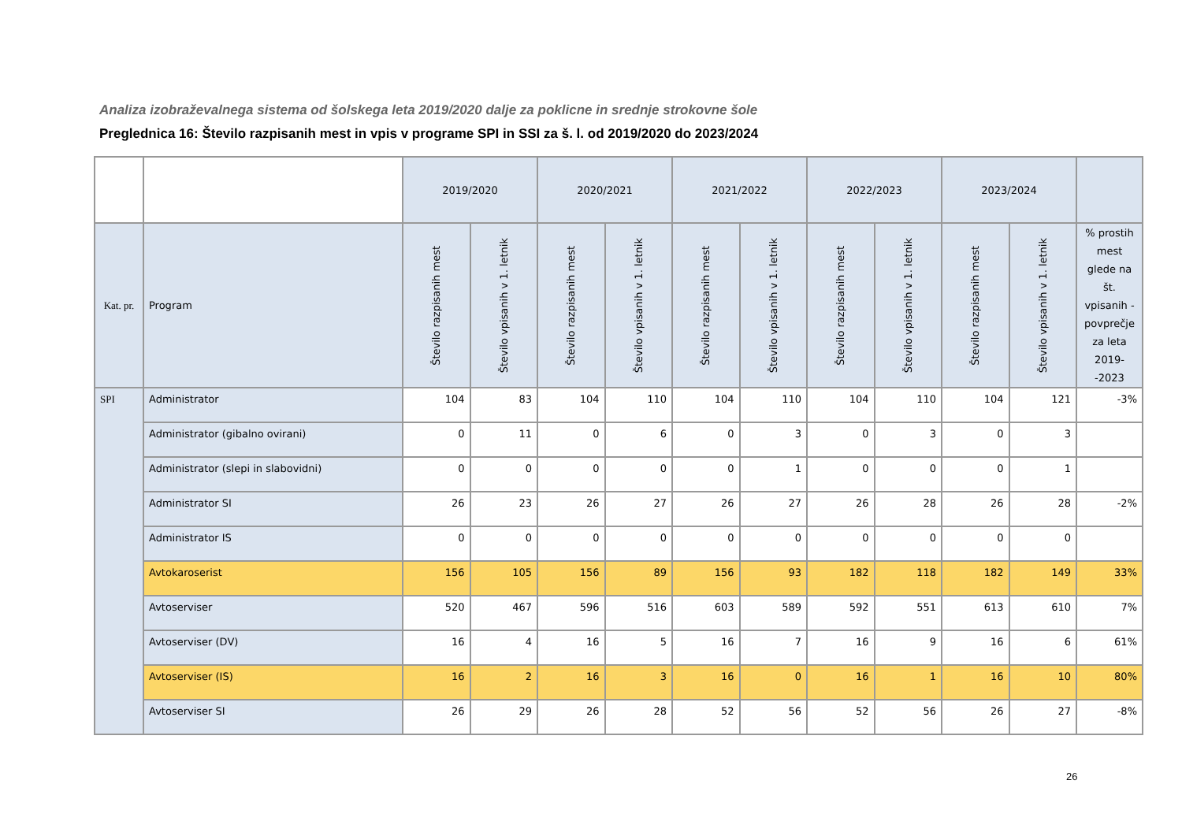Analiza izobraževalnega sistema od šolskega leta 2019/2020 dalje za poklicne in srednje strokovne šole
Preglednica 16: Število razpisanih mest in vpis v programe SPI in SSI za š. l. od 2019/2020 do 2023/2024
| | | 2019/2020 | | 2020/2021 | | 2021/2022 | | 2022/2023 | | 2023/2024 | | |
| Kat. pr. | Program | Število razpisanih mest | Število vpisanih v 1. letnik | Število razpisanih mest | Število vpisanih v 1. letnik | Število razpisanih mest | Število vpisanih v 1. letnik | Število razpisanih mest | Število vpisanih v 1. letnik | Število razpisanih mest | Število vpisanih v 1. letnik | % prostih mest glede na št. vpisanih - povprečje za leta 2019--2023 |
| SPI | Administrator | 104 | 83 | 104 | 110 | 104 | 110 | 104 | 110 | 104 | 121 | -3% |
| | Administrator (gibalno ovirani) | 0 | 11 | 0 | 6 | 0 | 3 | 0 | 3 | 0 | 3 | |
| | Administrator (slepi in slabovidni) | 0 | 0 | 0 | 0 | 0 | 1 | 0 | 0 | 0 | 1 | |
| | Administrator SI | 26 | 23 | 26 | 27 | 26 | 27 | 26 | 28 | 26 | 28 | -2% |
| | Administrator IS | 0 | 0 | 0 | 0 | 0 | 0 | 0 | 0 | 0 | 0 | |
| | Avtokaroserist | 156 | 105 | 156 | 89 | 156 | 93 | 182 | 118 | 182 | 149 | 33% |
| | Avtoserviser | 520 | 467 | 596 | 516 | 603 | 589 | 592 | 551 | 613 | 610 | 7% |
| | Avtoserviser (DV) | 16 | 4 | 16 | 5 | 16 | 7 | 16 | 9 | 16 | 6 | 61% |
| | Avtoserviser (IS) | 16 | 2 | 16 | 3 | 16 | 0 | 16 | 1 | 16 | 10 | 80% |
| | Avtoserviser SI | 26 | 29 | 26 | 28 | 52 | 56 | 52 | 56 | 26 | 27 | -8% |
26